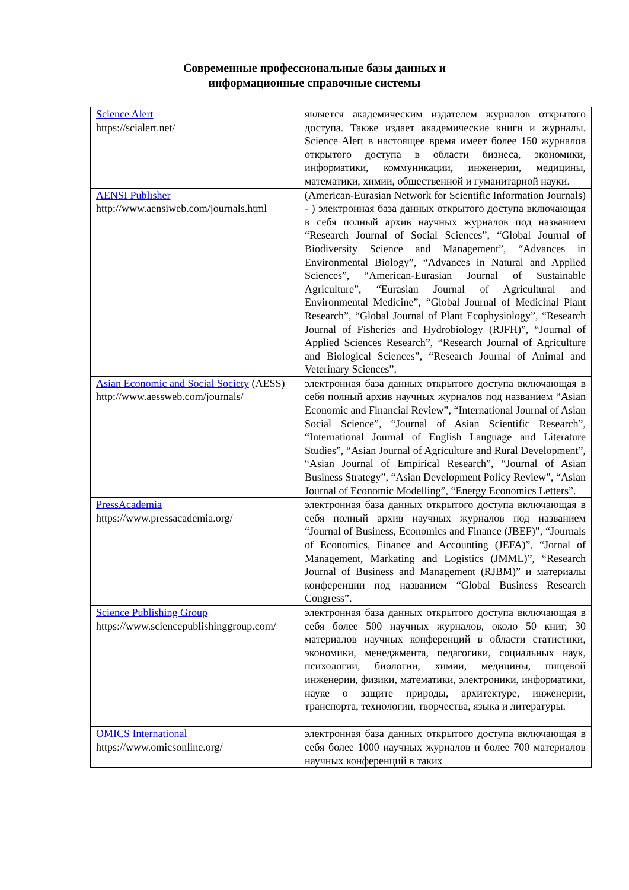Современные профессиональные базы данных и
информационные справочные системы
| Science Alert https://scialert.net/ | является академическим издателем журналов открытого доступа. Также издает академические книги и журналы. Science Alert в настоящее время имеет более 150 журналов открытого доступа в области бизнеса, экономики, информатики, коммуникации, инженерии, медицины, математики, химии, общественной и гуманитарной науки. |
| AENSI Publısher http://www.aensiweb.com/journals.html | (American-Eurasian Network for Scientific Information Journals) - ) электронная база данных открытого доступа включающая в себя полный архив научных журналов под названием “Research Journal of Social Sciences”, “Global Journal of Biodiversity Science and Management”, “Advances in Environmental Biology”, “Advances in Natural and Applied Sciences”, “American-Eurasian Journal of Sustainable Agriculture”, “Eurasian Journal of Agricultural and Environmental Medicine”, “Global Journal of Medicinal Plant Research”, “Global Journal of Plant Ecophysiology”, “Research Journal of Fisheries and Hydrobiology (RJFH)”, “Journal of Applied Sciences Research”, “Research Journal of Agriculture and Biological Sciences”, “Research Journal of Animal and Veterinary Sciences”. |
| Asian Economic and Social Society (AESS) http://www.aessweb.com/journals/ | электронная база данных открытого доступа включающая в себя полный архив научных журналов под названием “Asian Economic and Financial Review”, “International Journal of Asian Social Science”, “Journal of Asian Scientific Research”, “International Journal of English Language and Literature Studies”, “Asian Journal of Agriculture and Rural Development”, “Asian Journal of Empirical Research”, “Journal of Asian Business Strategy”, “Asian Development Policy Review”, “Asian Journal of Economic Modelling”, “Energy Economics Letters”. |
| PressAcademia https://www.pressacademia.org/ | электронная база данных открытого доступа включающая в себя полный архив научных журналов под названием “Journal of Business, Economics and Finance (JBEF)”, “Journals of Economics, Finance and Accounting (JEFA)”, “Jornal of Management, Markating and Logistics (JMML)”, “Research Journal of Business and Management (RJBM)” и материалы конференции под названием “Global Business Research Congress”. |
| Science Publishing Group https://www.sciencepublishinggroup.com/ | электронная база данных открытого доступа включающая в себя более 500 научных журналов, около 50 книг, 30 материалов научных конференций в области статистики, экономики, менеджмента, педагогики, социальных наук, психологии, биологии, химии, медицины, пищевой инженерии, физики, математики, электроники, информатики, науке о защите природы, архитектуре, инженерии, транспорта, технологии, творчества, языка и литературы. |
| OMICS International https://www.omicsonline.org/ | электронная база данных открытого доступа включающая в себя более 1000 научных журналов и более 700 материалов научных конференций в таких |